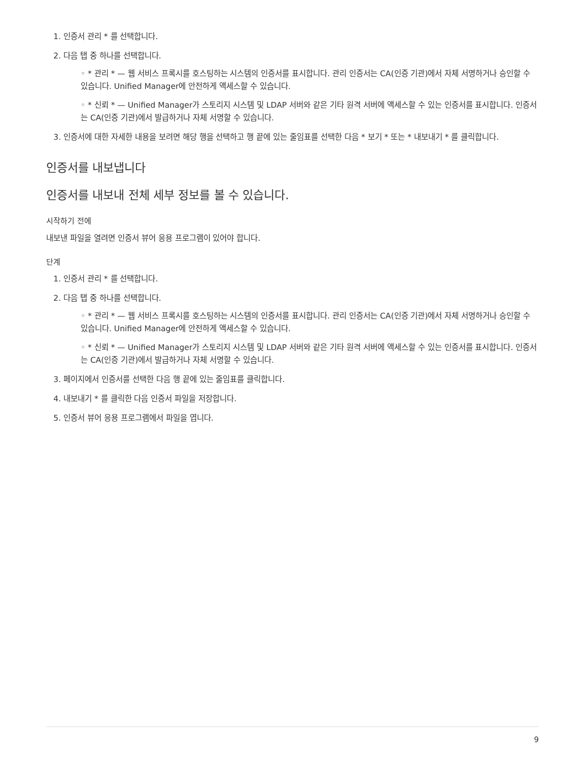1. 인증서 관리 * 를 선택합니다.
2. 다음 탭 중 하나를 선택합니다.
◦ * 관리 * — 웹 서비스 프록시를 호스팅하는 시스템의 인증서를 표시합니다. 관리 인증서는 CA(인증 기관)에서 자체 서명하거나 승인할 수 있습니다. Unified Manager에 안전하게 액세스할 수 있습니다.
◦ * 신뢰 * — Unified Manager가 스토리지 시스템 및 LDAP 서버와 같은 기타 원격 서버에 액세스할 수 있는 인증서를 표시합니다. 인증서는 CA(인증 기관)에서 발급하거나 자체 서명할 수 있습니다.
3. 인증서에 대한 자세한 내용을 보려면 해당 행을 선택하고 행 끝에 있는 줄임표를 선택한 다음 * 보기 * 또는 * 내보내기 * 를 클릭합니다.
인증서를 내보냅니다
인증서를 내보내 전체 세부 정보를 볼 수 있습니다.
시작하기 전에
내보낸 파일을 열려면 인증서 뷰어 응용 프로그램이 있어야 합니다.
단계
1. 인증서 관리 * 를 선택합니다.
2. 다음 탭 중 하나를 선택합니다.
◦ * 관리 * — 웹 서비스 프록시를 호스팅하는 시스템의 인증서를 표시합니다. 관리 인증서는 CA(인증 기관)에서 자체 서명하거나 승인할 수 있습니다. Unified Manager에 안전하게 액세스할 수 있습니다.
◦ * 신뢰 * — Unified Manager가 스토리지 시스템 및 LDAP 서버와 같은 기타 원격 서버에 액세스할 수 있는 인증서를 표시합니다. 인증서는 CA(인증 기관)에서 발급하거나 자체 서명할 수 있습니다.
3. 페이지에서 인증서를 선택한 다음 행 끝에 있는 줄임표를 클릭합니다.
4. 내보내기 * 를 클릭한 다음 인증서 파일을 저장합니다.
5. 인증서 뷰어 응용 프로그램에서 파일을 엽니다.
9